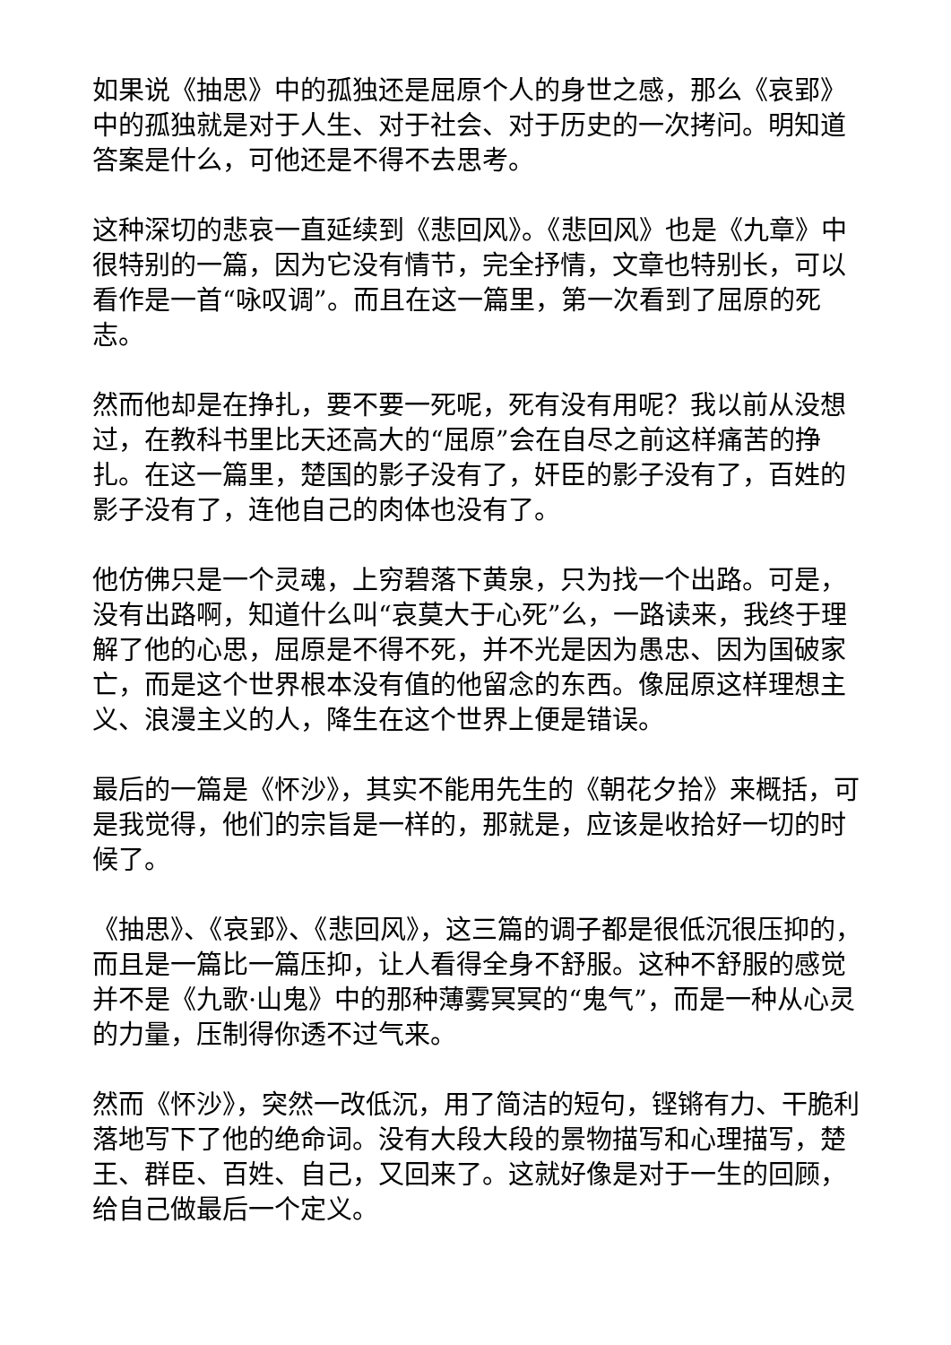如果说《抽思》中的孤独还是屈原个人的身世之感，那么《哀郢》中的孤独就是对于人生、对于社会、对于历史的一次拷问。明知道答案是什么，可他还是不得不去思考。
这种深切的悲哀一直延续到《悲回风》。《悲回风》也是《九章》中很特别的一篇，因为它没有情节，完全抒情，文章也特别长，可以看作是一首“咏叹调”。而且在这一篇里，第一次看到了屈原的死志。
然而他却是在挣扎，要不要一死呢，死有没有用呢？我以前从没想过，在教科书里比天还高大的“屈原”会在自尽之前这样痛苦的挣扎。在这一篇里，楚国的影子没有了，奸臣的影子没有了，百姓的影子没有了，连他自己的肉体也没有了。
他仿佛只是一个灵魂，上穷碧落下黄泉，只为找一个出路。可是，没有出路啊，知道什么叫“哀莫大于心死”么，一路读来，我终于理解了他的心思，屈原是不得不死，并不光是因为愚忠、因为国破家亡，而是这个世界根本没有值的他留念的东西。像屈原这样理想主义、浪漫主义的人，降生在这个世界上便是错误。
最后的一篇是《怀沙》，其实不能用先生的《朝花夕拾》来概括，可是我觉得，他们的宗旨是一样的，那就是，应该是收拾好一切的时候了。
《抽思》、《哀郢》、《悲回风》，这三篇的调子都是很低沉很压抑的，而且是一篇比一篇压抑，让人看得全身不舒服。这种不舒服的感觉并不是《九歌·山鬼》中的那种薄雾冥冥的“鬼气”，而是一种从心灵的力量，压制得你透不过气来。
然而《怀沙》，突然一改低沉，用了简洁的短句，铿锵有力、干脆利落地写下了他的绝命词。没有大段大段的景物描写和心理描写，楚王、群臣、百姓、自己，又回来了。这就好像是对于一生的回顾，给自己做最后一个定义。